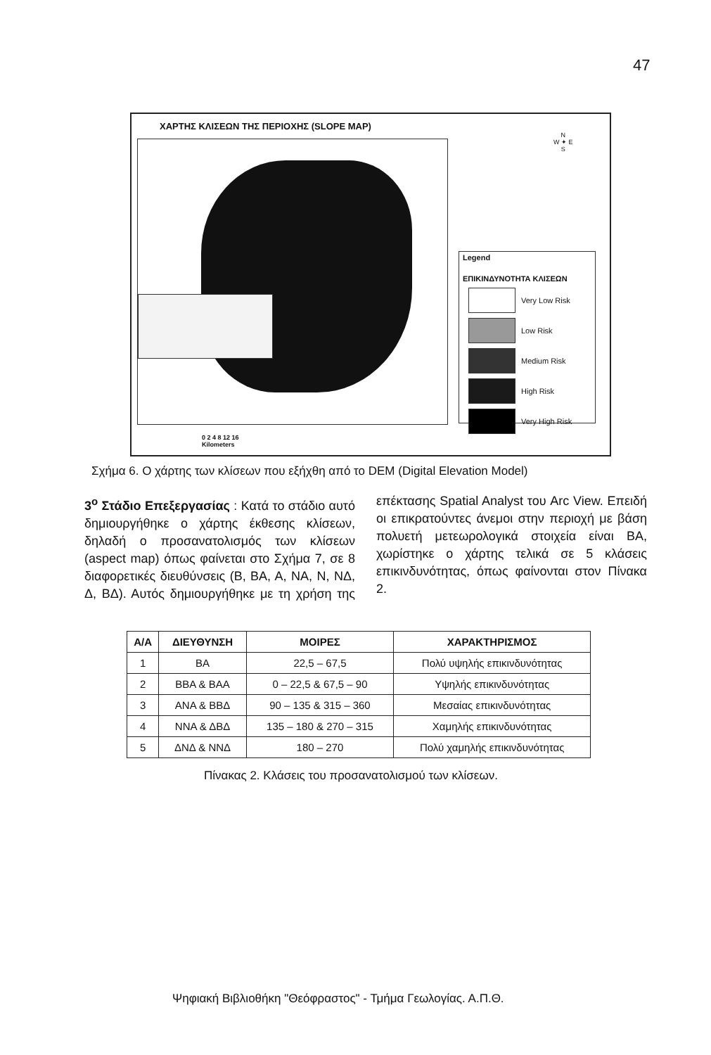47
ΧΑΡΤΗΣ ΚΛΙΣΕΩΝ ΤΗΣ ΠΕΡΙΟΧΗΣ (SLOPE MAP)
N
W ✦ E
S
Legend
ΕΠΙΚΙΝΔΥΝΟΤΗΤΑ ΚΛΙΣΕΩΝ
Very Low Risk
Low Risk
Medium Risk
High Risk
Very High Risk
0 2 4 8 12 16
Kilometers
Σχήμα 6. Ο χάρτης των κλίσεων που εξήχθη από το DEM (Digital Elevation Model)
3<sup>ο</sup> Στάδιο Επεξεργασίας : Κατά το στάδιο αυτό δημιουργήθηκε ο χάρτης έκθεσης κλίσεων, δηλαδή ο προσανατολισμός των κλίσεων (aspect map) όπως φαίνεται στο Σχήμα 7, σε 8 διαφορετικές διευθύνσεις (Β, ΒΑ, Α, ΝΑ, Ν, ΝΔ, Δ, ΒΔ). Αυτός δημιουργήθηκε με τη χρήση της επέκτασης Spatial Analyst του Arc View. Επειδή οι επικρατούντες άνεμοι στην περιοχή με βάση πολυετή μετεωρολογικά στοιχεία είναι ΒΑ, χωρίστηκε ο χάρτης τελικά σε 5 κλάσεις επικινδυνότητας, όπως φαίνονται στον Πίνακα 2.
| Α/Α | ΔΙΕΥΘΥΝΣΗ | ΜΟΙΡΕΣ | ΧΑΡΑΚΤΗΡΙΣΜΟΣ |
| --- | --- | --- | --- |
| 1 | ΒΑ | 22,5 – 67,5 | Πολύ υψηλής επικινδυνότητας |
| 2 | ΒΒΑ & ΒΑΑ | 0 – 22,5 & 67,5 – 90 | Υψηλής επικινδυνότητας |
| 3 | ΑΝΑ & ΒΒΔ | 90 – 135 & 315 – 360 | Μεσαίας επικινδυνότητας |
| 4 | ΝΝΑ & ΔΒΔ | 135 – 180 & 270 – 315 | Χαμηλής επικινδυνότητας |
| 5 | ΔΝΔ & ΝΝΔ | 180 – 270 | Πολύ χαμηλής επικινδυνότητας |
Πίνακας 2. Κλάσεις του προσανατολισμού των κλίσεων.
Ψηφιακή Βιβλιοθήκη "Θεόφραστος" - Τμήμα Γεωλογίας. Α.Π.Θ.